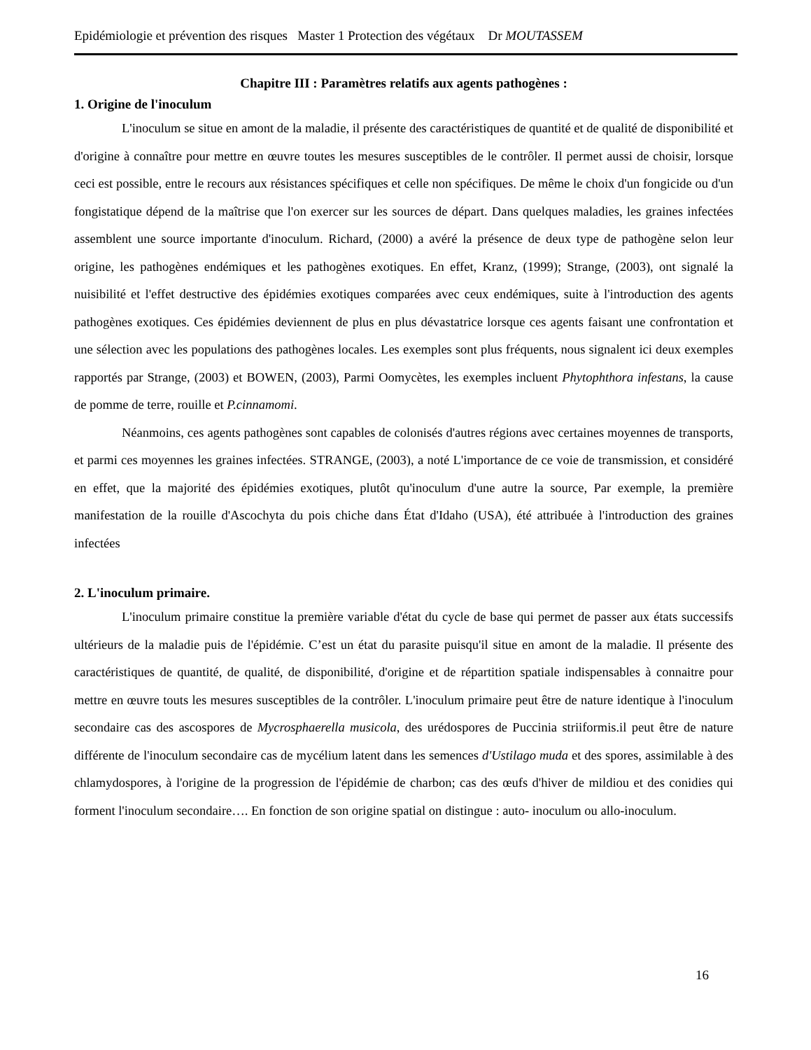Epidémiologie et prévention des risques Master 1 Protection des végétaux Dr MOUTASSEM
Chapitre III : Paramètres relatifs aux agents pathogènes :
1. Origine de l'inoculum
L'inoculum se situe en amont de la maladie, il présente des caractéristiques de quantité et de qualité de disponibilité et d'origine à connaître pour mettre en œuvre toutes les mesures susceptibles de le contrôler. Il permet aussi de choisir, lorsque ceci est possible, entre le recours aux résistances spécifiques et celle non spécifiques. De même le choix d'un fongicide ou d'un fongistatique dépend de la maîtrise que l'on exercer sur les sources de départ. Dans quelques maladies, les graines infectées assemblent une source importante d'inoculum. Richard, (2000) a avéré la présence de deux type de pathogène selon leur origine, les pathogènes endémiques et les pathogènes exotiques. En effet, Kranz, (1999); Strange, (2003), ont signalé la nuisibilité et l'effet destructive des épidémies exotiques comparées avec ceux endémiques, suite à l'introduction des agents pathogènes exotiques. Ces épidémies deviennent de plus en plus dévastatrice lorsque ces agents faisant une confrontation et une sélection avec les populations des pathogènes locales. Les exemples sont plus fréquents, nous signalent ici deux exemples rapportés par Strange, (2003) et BOWEN, (2003), Parmi Oomycètes, les exemples incluent Phytophthora infestans, la cause de pomme de terre, rouille et P.cinnamomi.
Néanmoins, ces agents pathogènes sont capables de colonisés d'autres régions avec certaines moyennes de transports, et parmi ces moyennes les graines infectées. STRANGE, (2003), a noté L'importance de ce voie de transmission, et considéré en effet, que la majorité des épidémies exotiques, plutôt qu'inoculum d'une autre la source, Par exemple, la première manifestation de la rouille d'Ascochyta du pois chiche dans État d'Idaho (USA), été attribuée à l'introduction des graines infectées
2. L'inoculum primaire.
L'inoculum primaire constitue la première variable d'état du cycle de base qui permet de passer aux états successifs ultérieurs de la maladie puis de l'épidémie. C’est un état du parasite puisqu'il situe en amont de la maladie. Il présente des caractéristiques de quantité, de qualité, de disponibilité, d'origine et de répartition spatiale indispensables à connaitre pour mettre en œuvre touts les mesures susceptibles de la contrôler. L'inoculum primaire peut être de nature identique à l'inoculum secondaire cas des ascospores de Mycrosphaerella musicola, des urédospores de Puccinia striiformis.il peut être de nature différente de l'inoculum secondaire cas de mycélium latent dans les semences d'Ustilago muda et des spores, assimilable à des chlamydospores, à l'origine de la progression de l'épidémie de charbon; cas des œufs d'hiver de mildiou et des conidies qui forment l'inoculum secondaire…. En fonction de son origine spatial on distingue : auto- inoculum ou allo-inoculum.
16